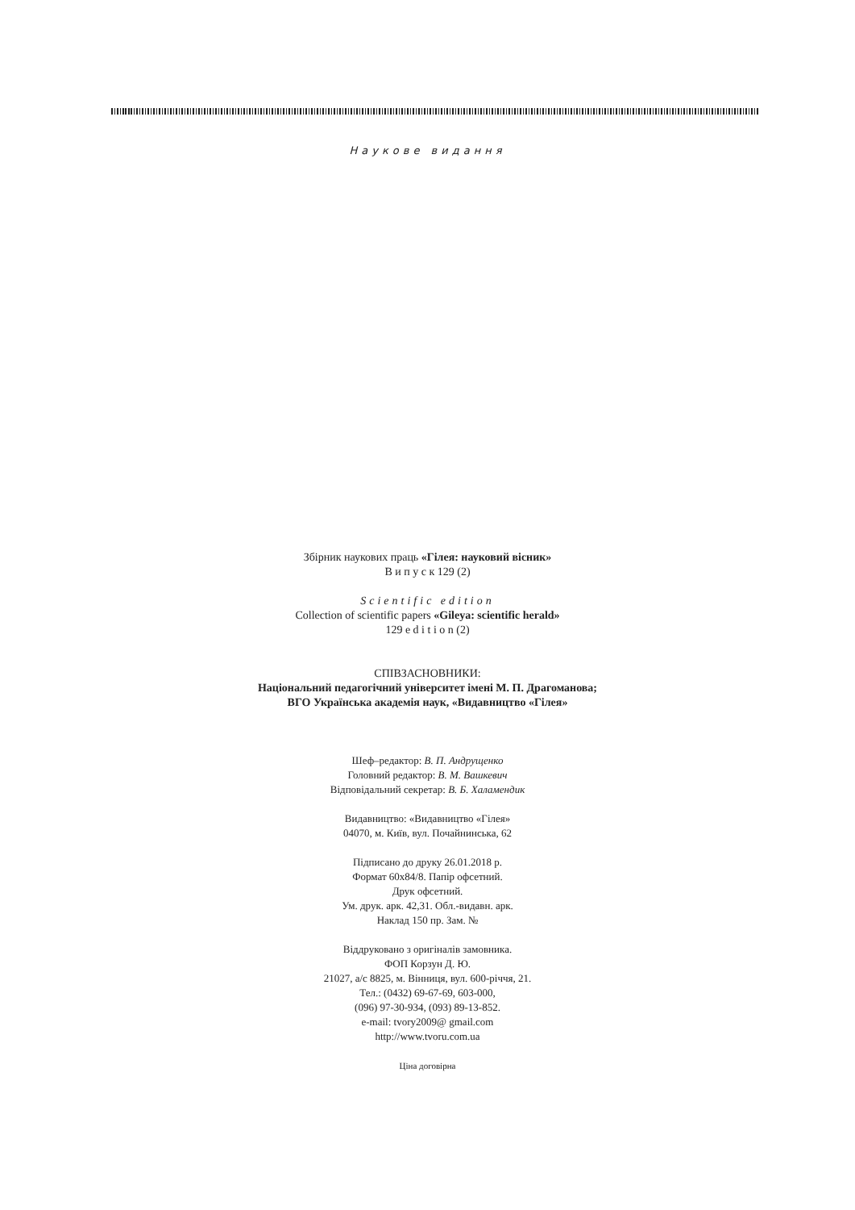Наукове видання
Збірник наукових праць «Гілея: науковий вісник»
В и п у с к 129 (2)
Scientific edition
Collection of scientific papers «Gileya: scientific herald»
129 e d i t i o n (2)
СПІВЗАСНОВНИКИ:
Національний педагогічний університет імені М. П. Драгоманова;
ВГО Українська академія наук, «Видавництво «Гілея»
Шеф–редактор: В. П. Андрущенко
Головний редактор: В. М. Вашкевич
Відповідальний секретар: В. Б. Халамендик
Видавництво: «Видавництво «Гілея»
04070, м. Київ, вул. Почайнинська, 62
Підписано до друку 26.01.2018 р.
Формат 60x84/8. Папір офсетний.
Друк офсетний.
Ум. друк. арк. 42,31. Обл.-видавн. арк.
Наклад 150 пр. Зам. №
Віддруковано з оригіналів замовника.
ФОП Корзун Д. Ю.
21027, а/с 8825, м. Вінниця, вул. 600-річчя, 21.
Тел.: (0432) 69-67-69, 603-000,
(096) 97-30-934, (093) 89-13-852.
e-mail: tvory2009@ gmail.com
http://www.tvoru.com.ua
Ціна договірна